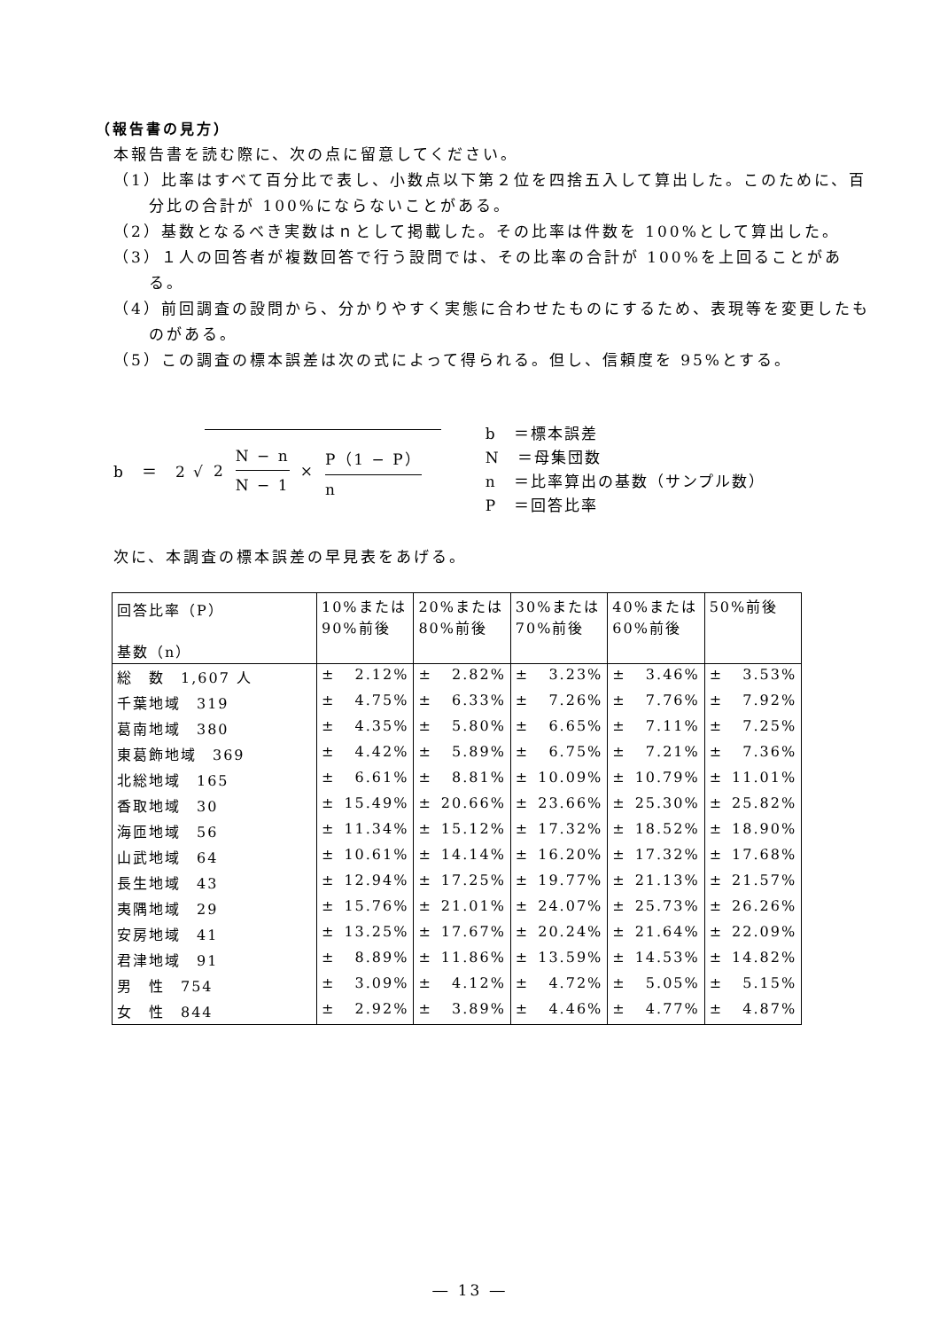（報告書の見方）
本報告書を読む際に、次の点に留意してください。
（1）比率はすべて百分比で表し、小数点以下第２位を四捨五入して算出した。このために、百分比の合計が 100%にならないことがある。
（2）基数となるべき実数はｎとして掲載した。その比率は件数を 100%として算出した。
（3）１人の回答者が複数回答で行う設問では、その比率の合計が 100%を上回ることがある。
（4）前回調査の設問から、分かりやすく実態に合わせたものにするため、表現等を変更したものがある。
（5）この調査の標本誤差は次の式によって得られる。但し、信頼度を 95%とする。
b　＝　2 √ 2 N − n N − 1 × P（1 − P） n
b　＝標本誤差
N　＝母集団数
n　＝比率算出の基数（サンプル数）
P　＝回答比率
次に、本調査の標本誤差の早見表をあげる。
| 回答比率（P） 基数（n） | 10%または 90%前後 | | 20%または 80%前後 | | 30%または 70%前後 | | 40%または 60%前後 | | 50%前後 | |
| --- | --- | --- | --- | --- | --- | --- | --- | --- | --- | --- |
| 総 数 1,607 人 | ± | 2.12% | ± | 2.82% | ± | 3.23% | ± | 3.46% | ± | 3.53% |
| 千葉地域 319 | ± | 4.75% | ± | 6.33% | ± | 7.26% | ± | 7.76% | ± | 7.92% |
| 葛南地域 380 | ± | 4.35% | ± | 5.80% | ± | 6.65% | ± | 7.11% | ± | 7.25% |
| 東葛飾地域 369 | ± | 4.42% | ± | 5.89% | ± | 6.75% | ± | 7.21% | ± | 7.36% |
| 北総地域 165 | ± | 6.61% | ± | 8.81% | ± | 10.09% | ± | 10.79% | ± | 11.01% |
| 香取地域 30 | ± | 15.49% | ± | 20.66% | ± | 23.66% | ± | 25.30% | ± | 25.82% |
| 海匝地域 56 | ± | 11.34% | ± | 15.12% | ± | 17.32% | ± | 18.52% | ± | 18.90% |
| 山武地域 64 | ± | 10.61% | ± | 14.14% | ± | 16.20% | ± | 17.32% | ± | 17.68% |
| 長生地域 43 | ± | 12.94% | ± | 17.25% | ± | 19.77% | ± | 21.13% | ± | 21.57% |
| 夷隅地域 29 | ± | 15.76% | ± | 21.01% | ± | 24.07% | ± | 25.73% | ± | 26.26% |
| 安房地域 41 | ± | 13.25% | ± | 17.67% | ± | 20.24% | ± | 21.64% | ± | 22.09% |
| 君津地域 91 | ± | 8.89% | ± | 11.86% | ± | 13.59% | ± | 14.53% | ± | 14.82% |
| 男 性 754 | ± | 3.09% | ± | 4.12% | ± | 4.72% | ± | 5.05% | ± | 5.15% |
| 女 性 844 | ± | 2.92% | ± | 3.89% | ± | 4.46% | ± | 4.77% | ± | 4.87% |
― 13 ―